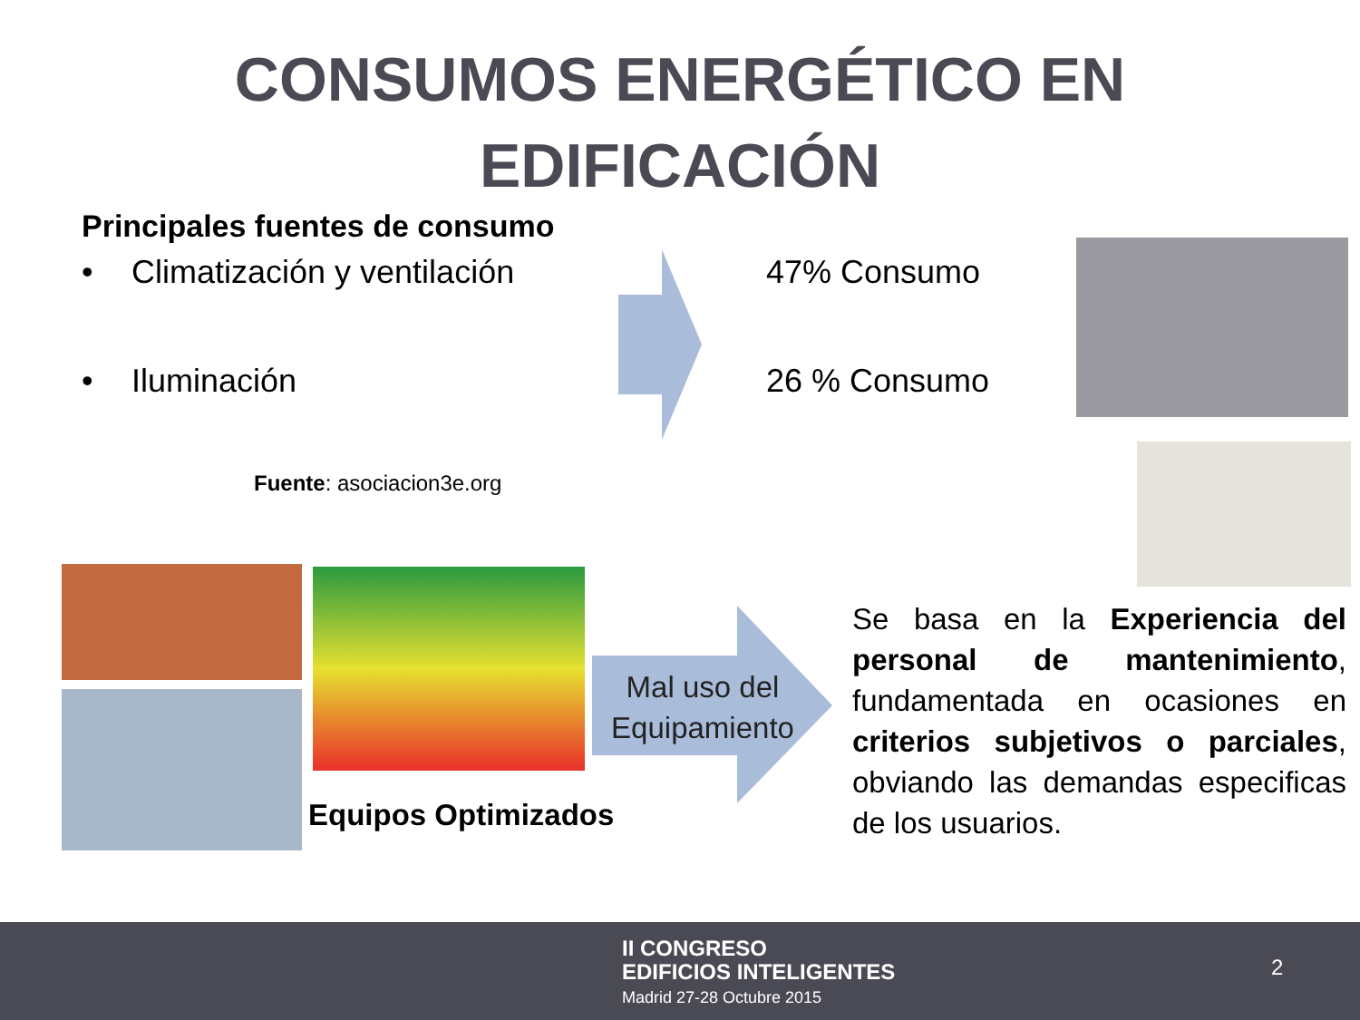CONSUMOS ENERGÉTICO EN
EDIFICACIÓN
Principales fuentes de consumo
• Climatización y ventilación 47% Consumo
• Iluminación 26 % Consumo
Fuente: asociacion3e.org
Equipos Optimizados
Mal uso del Equipamiento
Se basa en la Experiencia del personal de mantenimiento, fundamentada en ocasiones en criterios subjetivos o parciales, obviando las demandas especificas de los usuarios.
II CONGRESO
EDIFICIOS INTELIGENTES
Madrid 27-28 Octubre 2015
2